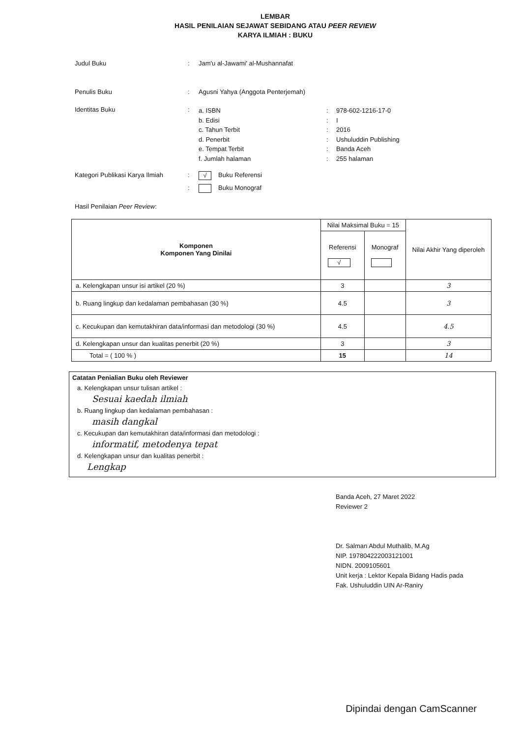LEMBAR
HASIL PENILAIAN SEJAWAT SEBIDANG ATAU PEER REVIEW
KARYA ILMIAH : BUKU
Judul Buku : Jam'u al-Jawami' al-Mushannafat
Penulis Buku : Agusni Yahya (Anggota Penterjemah)
Identitas Buku :
a. ISBN: 978-602-1216-17-0 b. Edisi: I c. Tahun Terbit: 2016 d. Penerbit: Ushuluddin Publishing e. Tempat Terbit: Banda Aceh f. Jumlah halaman: 255 halaman
Kategori Publikasi Karya Ilmiah
:
√ Buku Referensi
: Buku Monograf
Hasil Penilaian Peer Review:
| Komponen Komponen Yang Dinilai | Nilai Maksimal Buku = 15 | | Nilai Akhir Yang diperoleh |
| --- | --- | --- | --- |
| | Referensi √ | Monograf | |
| a. Kelengkapan unsur isi artikel (20 %) | 3 | | 3 |
| b. Ruang lingkup dan kedalaman pembahasan (30 %) | 4.5 | | 3 |
| c. Kecukupan dan kemutakhiran data/informasi dan metodologi (30 %) | 4.5 | | 4.5 |
| d. Kelengkapan unsur dan kualitas penerbit (20 %) | 3 | | 3 |
| Total = ( 100 % ) | 15 | | 14 |
Catatan Penialian Buku oleh Reviewer
a. Kelengkapan unsur tulisan artikel :
Sesuai kaedah ilmiah
b. Ruang lingkup dan kedalaman pembahasan :
masih dangkal
c. Kecukupan dan kemutakhiran data/informasi dan metodologi :
informatif, metodenya tepat
d. Kelengkapan unsur dan kualitas penerbit :
Lengkap
Banda Aceh, 27 Maret 2022
Reviewer 2
Dr. Salman Abdul Muthalib, M.Ag
NIP. 197804222003121001
NIDN. 2009105601
Unit kerja : Lektor Kepala Bidang Hadis pada
Fak. Ushuluddin UIN Ar-Raniry
Dipindai dengan CamScanner